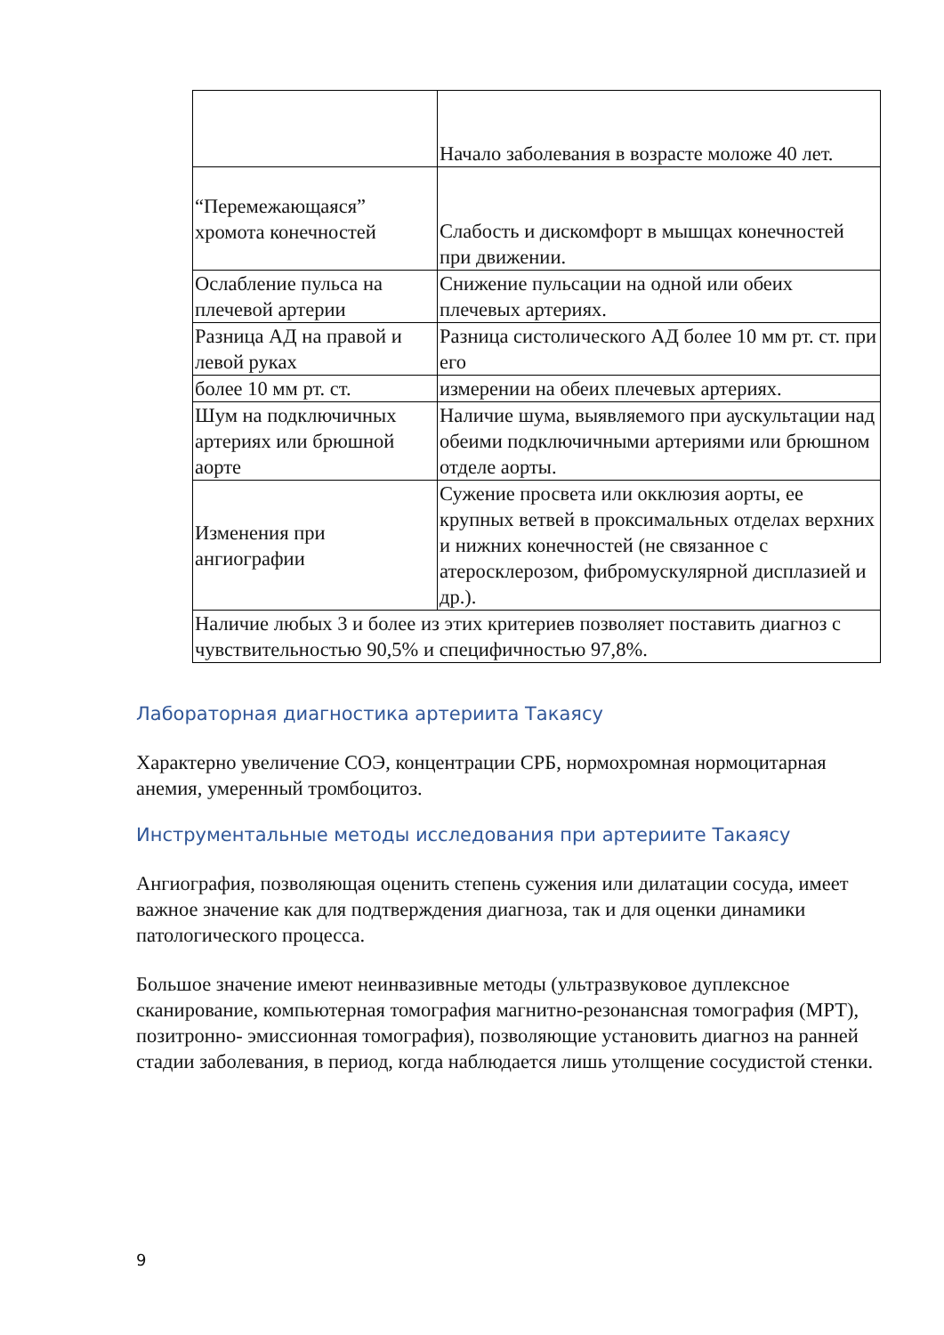| | Начало заболевания в возрасте моложе 40 лет. |
| “Перемежающаяся” хромота конечностей | Слабость и дискомфорт в мышцах конечностей при движении. |
| Ослабление пульса на плечевой артерии | Снижение пульсации на одной или обеих плечевых артериях. |
| Разница АД на правой и левой руках | Разница систолического АД более 10 мм рт. ст. при его |
| более 10 мм рт. ст. | измерении на обеих плечевых артериях. |
| Шум на подключичных артериях или брюшной аорте | Наличие шума, выявляемого при аускультации над обеими подключичными артериями или брюшном отделе аорты. |
| Изменения при ангиографии | Сужение просвета или окклюзия аорты, ее крупных ветвей в проксимальных отделах верхних и нижних конечностей (не связанное с атеросклерозом, фибромускулярной дисплазией и др.). |
| Наличие любых 3 и более из этих критериев позволяет поставить диагноз с чувствительностью 90,5% и специфичностью 97,8%. | |
Лабораторная диагностика артериита Такаясу
Характерно увеличение СОЭ, концентрации СРБ, нормохромная нормоцитарная анемия, умеренный тромбоцитоз.
Инструментальные методы исследования при артериите Такаясу
Ангиография, позволяющая оценить степень сужения или дилатации сосуда, имеет важное значение как для подтверждения диагноза, так и для оценки динамики патологического процесса.
Большое значение имеют неинвазивные методы (ультразвуковое дуплексное сканирование, компьютерная томография магнитно-резонансная томография (МРТ), позитронно- эмиссионная томография), позволяющие установить диагноз на ранней стадии заболевания, в период, когда наблюдается лишь утолщение сосудистой стенки.
9